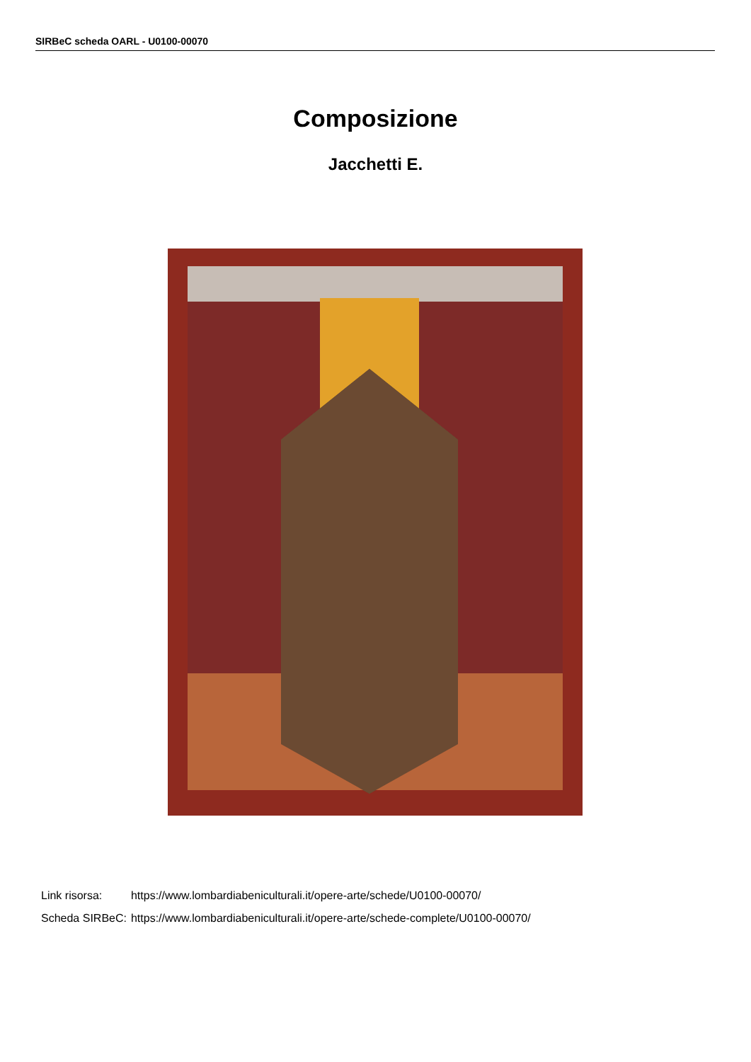SIRBeC scheda OARL - U0100-00070
Composizione
Jacchetti E.
| Link risorsa: | https://www.lombardiabeniculturali.it/opere-arte/schede/U0100-00070/ |
| Scheda SIRBeC: | https://www.lombardiabeniculturali.it/opere-arte/schede-complete/U0100-00070/ |